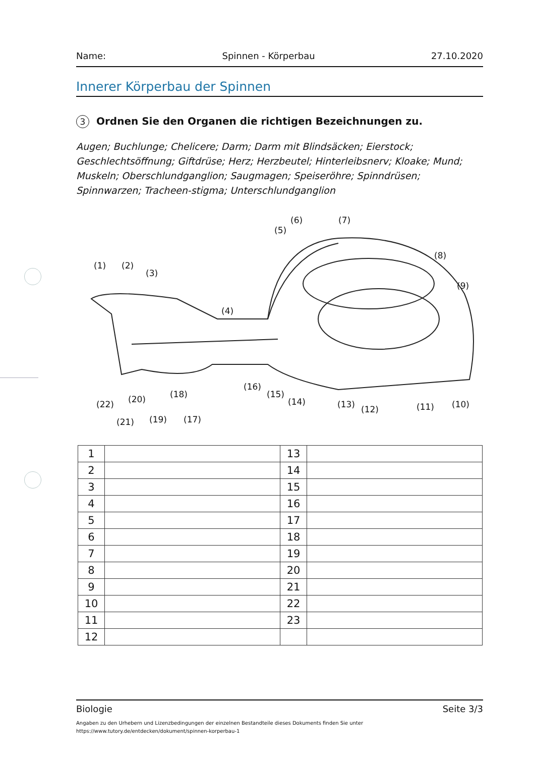Name: Spinnen - Körperbau 27.10.2020
Innerer Körperbau der Spinnen
3 Ordnen Sie den Organen die richtigen Bezeichnungen zu.
Augen; Buchlunge; Chelicere; Darm; Darm mit Blindsäcken; Eierstock; Geschlechtsöffnung; Giftdrüse; Herz; Herzbeutel; Hinterleibsnerv; Kloake; Mund; Muskeln; Oberschlundganglion; Saugmagen; Speiseröhre; Spinndrüsen; Spinnwarzen; Tracheen-stigma; Unterschlundganglion
(1)
(2)
(3)
(4)
(5)
(6)
(7)
(8)
(9)
(10)
(11)
(12)
(13)
(14)
(15)
(16)
(17)
(18)
(19)
(20)
(21)
(22)
| 1 | | 13 | |
| 2 | | 14 | |
| 3 | | 15 | |
| 4 | | 16 | |
| 5 | | 17 | |
| 6 | | 18 | |
| 7 | | 19 | |
| 8 | | 20 | |
| 9 | | 21 | |
| 10 | | 22 | |
| 11 | | 23 | |
| 12 | | | |
Biologie Seite 3/3
Angaben zu den Urhebern und Lizenzbedingungen der einzelnen Bestandteile dieses Dokuments finden Sie unter
https://www.tutory.de/entdecken/dokument/spinnen-korperbau-1